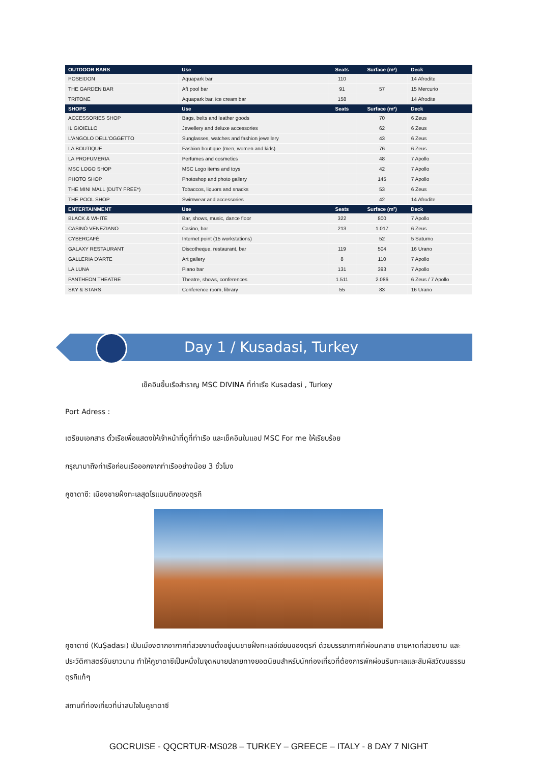| OUTDOOR BARS | Use | Seats | Surface (m²) | Deck |
| --- | --- | --- | --- | --- |
| POSEIDON | Aquapark bar | 110 | | 14 Afrodite |
| THE GARDEN BAR | Aft pool bar | 91 | 57 | 15 Mercurio |
| TRITONE | Aquapark bar, ice cream bar | 158 | | 14 Afrodite |
| SHOPS | Use | Seats | Surface (m²) | Deck |
| ACCESSORIES SHOP | Bags, belts and leather goods | | 70 | 6 Zeus |
| IL GIOIELLO | Jewellery and deluxe accessories | | 62 | 6 Zeus |
| L'ANGOLO DELL'OGGETTO | Sunglasses, watches and fashion jewellery | | 43 | 6 Zeus |
| LA BOUTIQUE | Fashion boutique (men, women and kids) | | 76 | 6 Zeus |
| LA PROFUMERIA | Perfumes and cosmetics | | 48 | 7 Apollo |
| MSC LOGO SHOP | MSC Logo items and toys | | 42 | 7 Apollo |
| PHOTO SHOP | Photoshop and photo gallery | | 145 | 7 Apollo |
| THE MINI MALL (DUTY FREE*) | Tobaccos, liquors and snacks | | 53 | 6 Zeus |
| THE POOL SHOP | Swimwear and accessories | | 42 | 14 Afrodite |
| ENTERTAINMENT | Use | Seats | Surface (m²) | Deck |
| BLACK & WHITE | Bar, shows, music, dance floor | 322 | 800 | 7 Apollo |
| CASINÒ VENEZIANO | Casino, bar | 213 | 1.017 | 6 Zeus |
| CYBERCAFÉ | Internet point (15 workstations) | | 52 | 5 Saturno |
| GALAXY RESTAURANT | Discotheque, restaurant, bar | 119 | 504 | 16 Urano |
| GALLERIA D'ARTE | Art gallery | 8 | 110 | 7 Apollo |
| LA LUNA | Piano bar | 131 | 393 | 7 Apollo |
| PANTHEON THEATRE | Theatre, shows, conferences | 1.511 | 2.086 | 6 Zeus / 7 Apollo |
| SKY & STARS | Conference room, library | 55 | 83 | 16 Urano |
Day 1 / Kusadasi, Turkey
เช็คอินขึ้นเรือสำราญ MSC DIVINA ที่ท่าเรือ Kusadasi , Turkey
Port Adress :
เตรียมเอกสาร ตั๋วเรือเพื่อแสดงให้เจ้าหน้าที่ดูที่ท่าเรือ และเช็คอินในแอป MSC For me ให้เรียบร้อย
กรุณามาถึงท่าเรือก่อนเรือออกจากท่าเรืออย่างน้อย 3 ชั่วโมง
คูซาดาซี: เมืองชายฝั่งทะเลสุดโรแมนติกของตุรกี
คูซาดาซี (KuŞadası) เป็นเมืองตากอากาศที่สวยงามตั้งอยู่บนชายฝั่งทะเลอีเจียนของตุรกี ด้วยบรรยากาศที่ผ่อนคลาย ชายหาดที่สวยงาม และประวัติศาสตร์อันยาวนาน ทำให้คูซาดาซีเป็นหนึ่งในจุดหมายปลายทางยอดนิยมสำหรับนักท่องเที่ยวที่ต้องการพักผ่อนริมทะเลและสัมผัสวัฒนธรรมตุรกีแท้ๆ
สถานที่ท่องเที่ยวที่น่าสนใจในคูซาดาซี
GOCRUISE - QQCRTUR-MS028 – TURKEY – GREECE – ITALY - 8 DAY 7 NIGHT